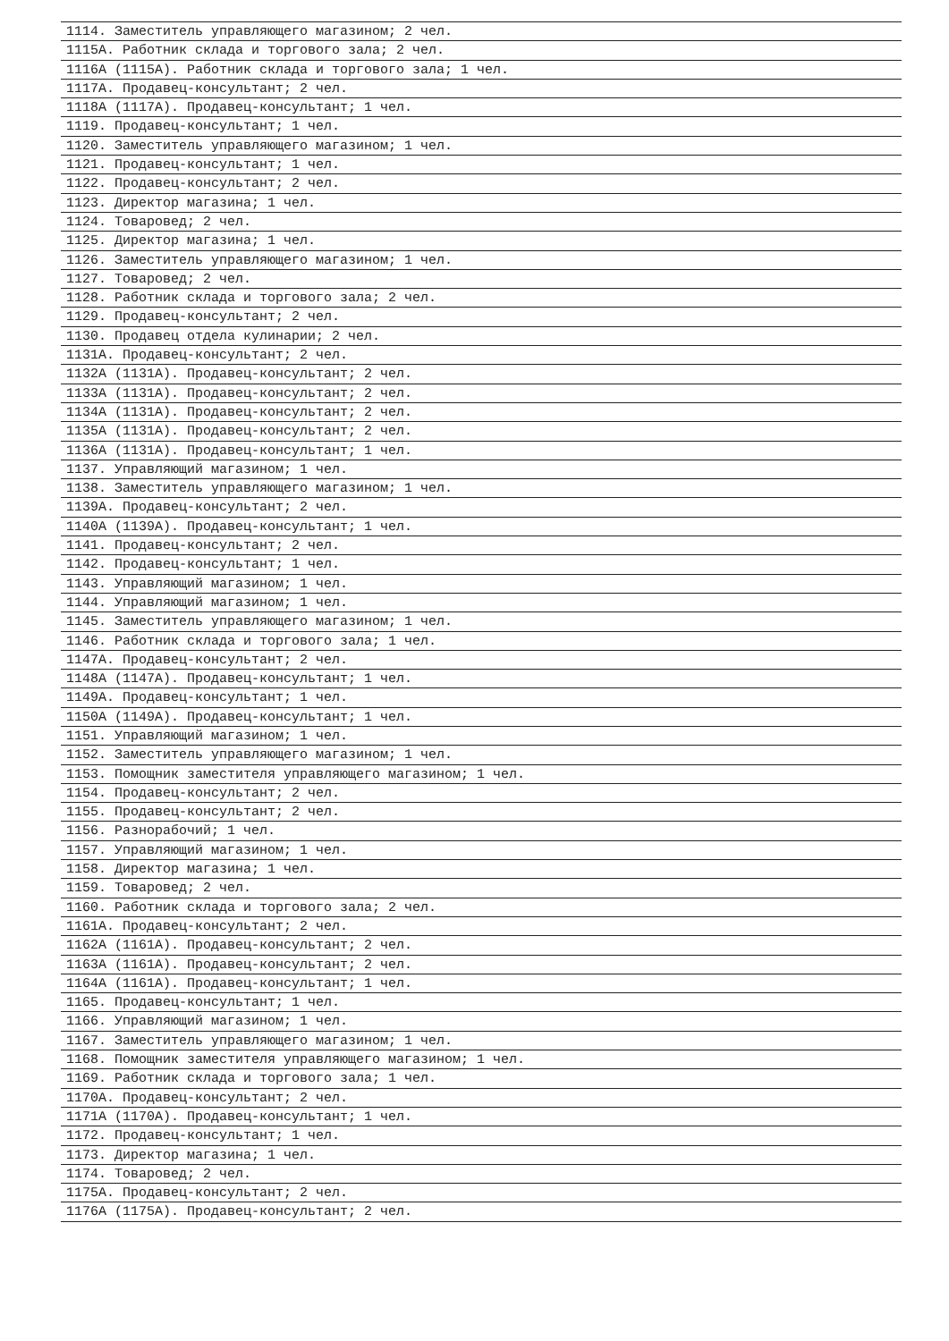1114. Заместитель управляющего магазином; 2 чел.
1115А. Работник склада и торгового зала; 2 чел.
1116А (1115А). Работник склада и торгового зала; 1 чел.
1117А. Продавец-консультант; 2 чел.
1118А (1117А). Продавец-консультант; 1 чел.
1119. Продавец-консультант; 1 чел.
1120. Заместитель управляющего магазином; 1 чел.
1121. Продавец-консультант; 1 чел.
1122. Продавец-консультант; 2 чел.
1123. Директор магазина; 1 чел.
1124. Товаровед; 2 чел.
1125. Директор магазина; 1 чел.
1126. Заместитель управляющего магазином; 1 чел.
1127. Товаровед; 2 чел.
1128. Работник склада и торгового зала; 2 чел.
1129. Продавец-консультант; 2 чел.
1130. Продавец отдела кулинарии; 2 чел.
1131А. Продавец-консультант; 2 чел.
1132А (1131А). Продавец-консультант; 2 чел.
1133А (1131А). Продавец-консультант; 2 чел.
1134А (1131А). Продавец-консультант; 2 чел.
1135А (1131А). Продавец-консультант; 2 чел.
1136А (1131А). Продавец-консультант; 1 чел.
1137. Управляющий магазином; 1 чел.
1138. Заместитель управляющего магазином; 1 чел.
1139А. Продавец-консультант; 2 чел.
1140А (1139А). Продавец-консультант; 1 чел.
1141. Продавец-консультант; 2 чел.
1142. Продавец-консультант; 1 чел.
1143. Управляющий магазином; 1 чел.
1144. Управляющий магазином; 1 чел.
1145. Заместитель управляющего магазином; 1 чел.
1146. Работник склада и торгового зала; 1 чел.
1147А. Продавец-консультант; 2 чел.
1148А (1147А). Продавец-консультант; 1 чел.
1149А. Продавец-консультант; 1 чел.
1150А (1149А). Продавец-консультант; 1 чел.
1151. Управляющий магазином; 1 чел.
1152. Заместитель управляющего магазином; 1 чел.
1153. Помощник заместителя управляющего магазином; 1 чел.
1154. Продавец-консультант; 2 чел.
1155. Продавец-консультант; 2 чел.
1156. Разнорабочий; 1 чел.
1157. Управляющий магазином; 1 чел.
1158. Директор магазина; 1 чел.
1159. Товаровед; 2 чел.
1160. Работник склада и торгового зала; 2 чел.
1161А. Продавец-консультант; 2 чел.
1162А (1161А). Продавец-консультант; 2 чел.
1163А (1161А). Продавец-консультант; 2 чел.
1164А (1161А). Продавец-консультант; 1 чел.
1165. Продавец-консультант; 1 чел.
1166. Управляющий магазином; 1 чел.
1167. Заместитель управляющего магазином; 1 чел.
1168. Помощник заместителя управляющего магазином; 1 чел.
1169. Работник склада и торгового зала; 1 чел.
1170А. Продавец-консультант; 2 чел.
1171А (1170А). Продавец-консультант; 1 чел.
1172. Продавец-консультант; 1 чел.
1173. Директор магазина; 1 чел.
1174. Товаровед; 2 чел.
1175А. Продавец-консультант; 2 чел.
1176А (1175А). Продавец-консультант; 2 чел.